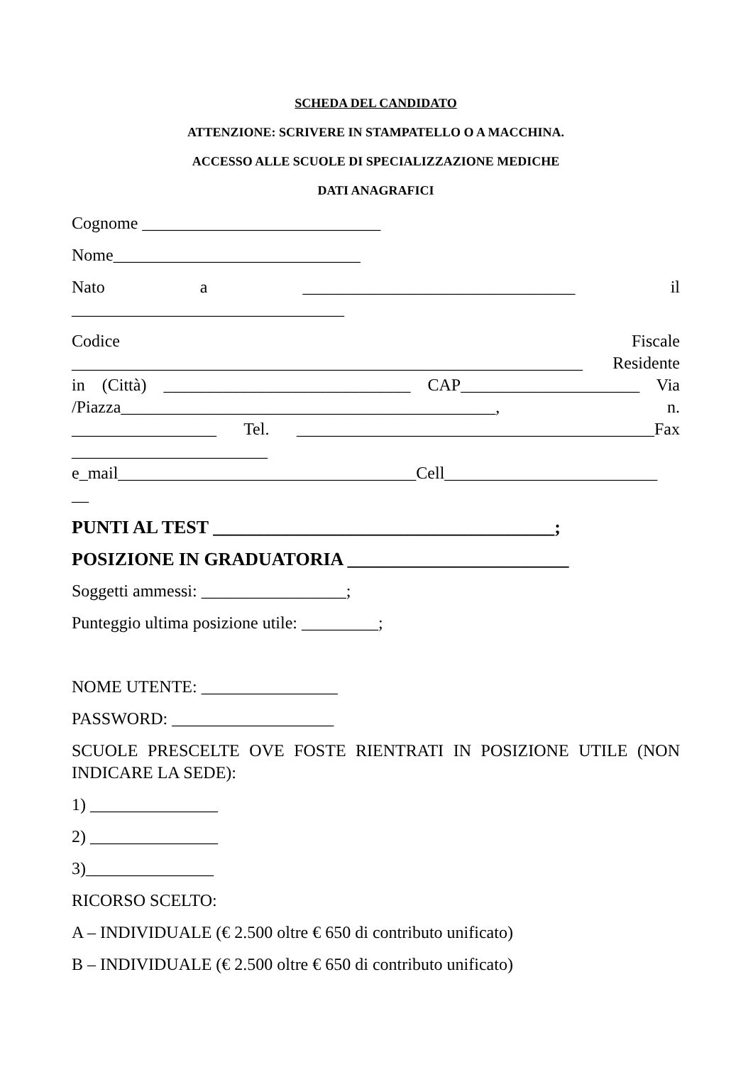SCHEDA DEL CANDIDATO
ATTENZIONE: SCRIVERE IN STAMPATELLO O A MACCHINA.
ACCESSO ALLE SCUOLE DI SPECIALIZZAZIONE MEDICHE
DATI ANAGRAFICI
Cognome ____________________________
Nome_____________________________
Nato a ________________________________ il
________________________________
Codice Fiscale
____________________________________________________________ Residente
in (Città) _____________________________ CAP_____________________ Via
/Piazza____________________________________________, n.
_________________ Tel. __________________________________________Fax
_______________________
e_mail___________________________________Cell_________________________
__
PUNTI AL TEST _____________________________________;
POSIZIONE IN GRADUATORIA ________________________
Soggetti ammessi: _________________;
Punteggio ultima posizione utile: _________;
NOME UTENTE: ________________
PASSWORD: ___________________
SCUOLE PRESCELTE OVE FOSTE RIENTRATI IN POSIZIONE UTILE (NON INDICARE LA SEDE):
1) _______________
2) _______________
3)_______________
RICORSO SCELTO:
A – INDIVIDUALE (€ 2.500 oltre € 650 di contributo unificato)
B – INDIVIDUALE (€ 2.500 oltre € 650 di contributo unificato)